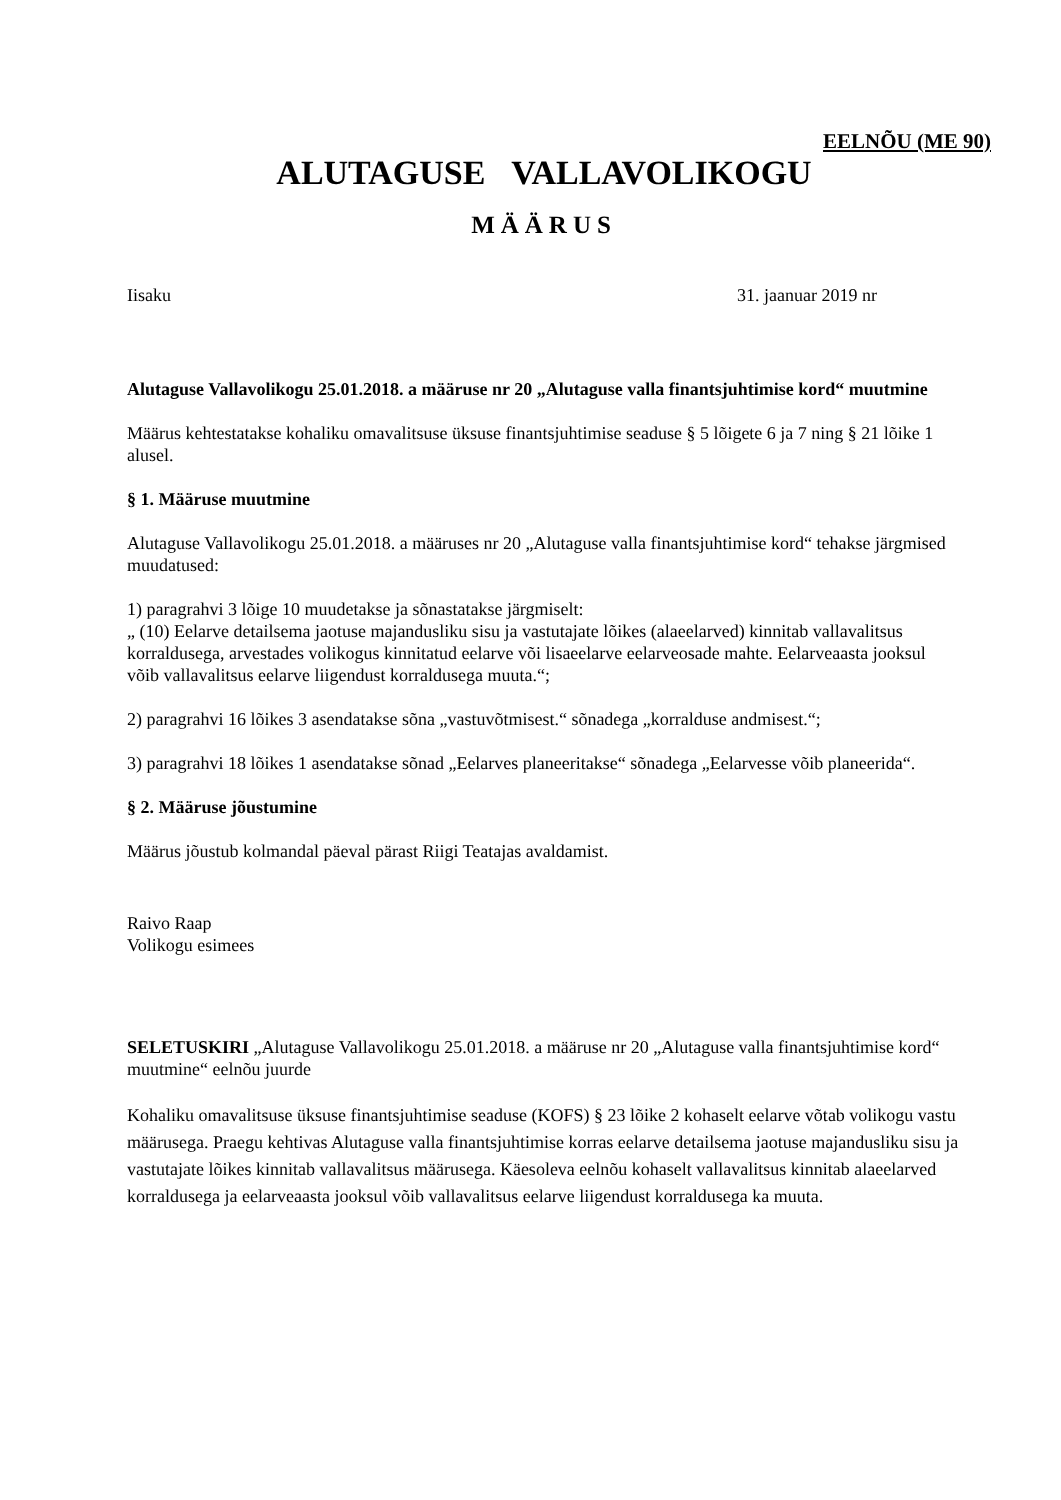EELNÕU (ME 90)
ALUTAGUSE VALLAVOLIKOGU
MÄÄRUS
Iisaku 31. jaanuar 2019 nr
Alutaguse Vallavolikogu 25.01.2018. a määruse nr 20 „Alutaguse valla finantsjuhtimise kord“ muutmine
Määrus kehtestatakse kohaliku omavalitsuse üksuse finantsjuhtimise seaduse § 5 lõigete 6 ja 7 ning § 21 lõike 1 alusel.
§ 1. Määruse muutmine
Alutaguse Vallavolikogu 25.01.2018. a määruses nr 20 „Alutaguse valla finantsjuhtimise kord“ tehakse järgmised muudatused:
1) paragrahvi 3 lõige 10 muudetakse ja sõnastatakse järgmiselt:
„ (10) Eelarve detailsema jaotuse majandusliku sisu ja vastutajate lõikes (alaeelarved) kinnitab vallavalitsus korraldusega, arvestades volikogus kinnitatud eelarve või lisaeelarve eelarveosade mahte. Eelarveaasta jooksul võib vallavalitsus eelarve liigendust korraldusega muuta.“;
2) paragrahvi 16 lõikes 3 asendatakse sõna „vastuvõtmisest.“ sõnadega „korralduse andmisest.“;
3) paragrahvi 18 lõikes 1 asendatakse sõnad „Eelarves planeeritakse“ sõnadega „Eelarvesse võib planeerida“.
§ 2. Määruse jõustumine
Määrus jõustub kolmandal päeval pärast Riigi Teatajas avaldamist.
Raivo Raap
Volikogu esimees
SELETUSKIRI „Alutaguse Vallavolikogu 25.01.2018. a määruse nr 20 „Alutaguse valla finantsjuhtimise kord“ muutmine“ eelnõu juurde
Kohaliku omavalitsuse üksuse finantsjuhtimise seaduse (KOFS) § 23 lõike 2 kohaselt eelarve võtab volikogu vastu määrusega. Praegu kehtivas Alutaguse valla finantsjuhtimise korras eelarve detailsema jaotuse majandusliku sisu ja vastutajate lõikes kinnitab vallavalitsus määrusega. Käesoleva eelnõu kohaselt vallavalitsus kinnitab alaeelarved korraldusega ja eelarveaasta jooksul võib vallavalitsus eelarve liigendust korraldusega ka muuta.